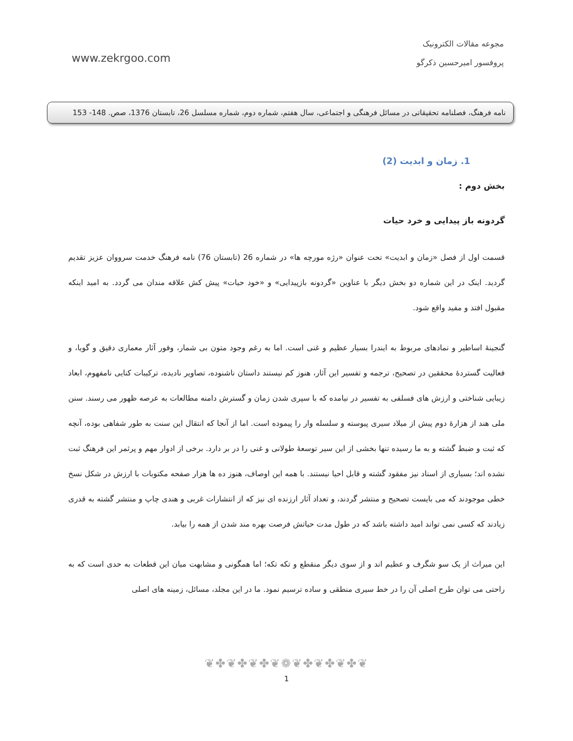www.zekrgoo.com
مجوعه مقالات الکترونیک
پروفسور امیرحسین ذکرگو
نامه فرهنگ، فصلنامه تحقیقاتی در مسائل فرهنگی و اجتماعی، سال هفتم، شماره دوم، شماره مسلسل 26، تابستان 1376، صص. 148- 153
1. زمان و ابدیت (2)
بخش دوم :
گردونه باز پیدایی و خرد حیات
قسمت اول از فصل «زمان و ابدیت» تحت عنوان «رژه مورچه ها» در شماره 26 (تابستان 76) نامه فرهنگ خدمت سرووان عزیز تقدیم گردید. اینک در این شماره دو بخش دیگر با عناوین «گردونه بازپیدایی» و «خود حیات» پیش کش علاقه مندان می گردد. به امید اینکه مقبول افتد و مفید واقع شود.
گنجینهٔ اساطیر و نمادهای مربوط به ایندرا بسیار عظیم و غنی است. اما به رغم وجود متون بی شمار، وفور آثار معماری دقیق و گویا، و فعالیت گستردهٔ محققین در تصحیح، ترجمه و تفسیر این آثار، هنوز کم نیستند داستان ناشنوده، تصاویر نادیده، ترکیبات کنایی نامفهوم، ابعاد زیبایی شناختی و ارزش های فسلفی به تفسیر در نیامده که با سپری شدن زمان و گسترش دامنه مطالعات به عرصه ظهور می رسند. سنن ملی هند از هزارهٔ دوم پیش از میلاد سیری پیوسته و سلسله وار را پیموده است. اما از آنجا که انتقال این سنت به طور شفاهی بوده، آنچه که ثبت و ضبط گشته و به ما رسیده تنها بخشی از این سیر توسعهٔ طولانی و غنی را در بر دارد. برخی از ادوار مهم و پرثمر این فرهنگ ثبت نشده اند؛ بسیاری از اسناد نیز مفقود گشته و قابل احیا نیستند. با همه این اوصاف، هنوز ده ها هزار صفحه مکتوبات با ارزش در شکل نسخ خطی موجودند که می بایست تصحیح و منتشر گردند، و تعداد آثار ارزنده ای نیز که از انتشارات غربی و هندی چاپ و منتشر گشته به قدری زیادند که کسی نمی تواند امید داشته باشد که در طول مدت حیاتش فرصت بهره مند شدن از همه را بیابد.
این میراث از یک سو شگرف و عظیم اند و از سوی دیگر منقطع و تکه تکه؛ اما همگونی و مشابهت میان این قطعات به حدی است که به راحتی می توان طرح اصلی آن را در خط سیری منطقی و ساده ترسیم نمود. ما در این مجلد، مسائل، زمینه های اصلی
❦✤❦✤❦✤❦❁❦✤❦✤❦✤❦
1